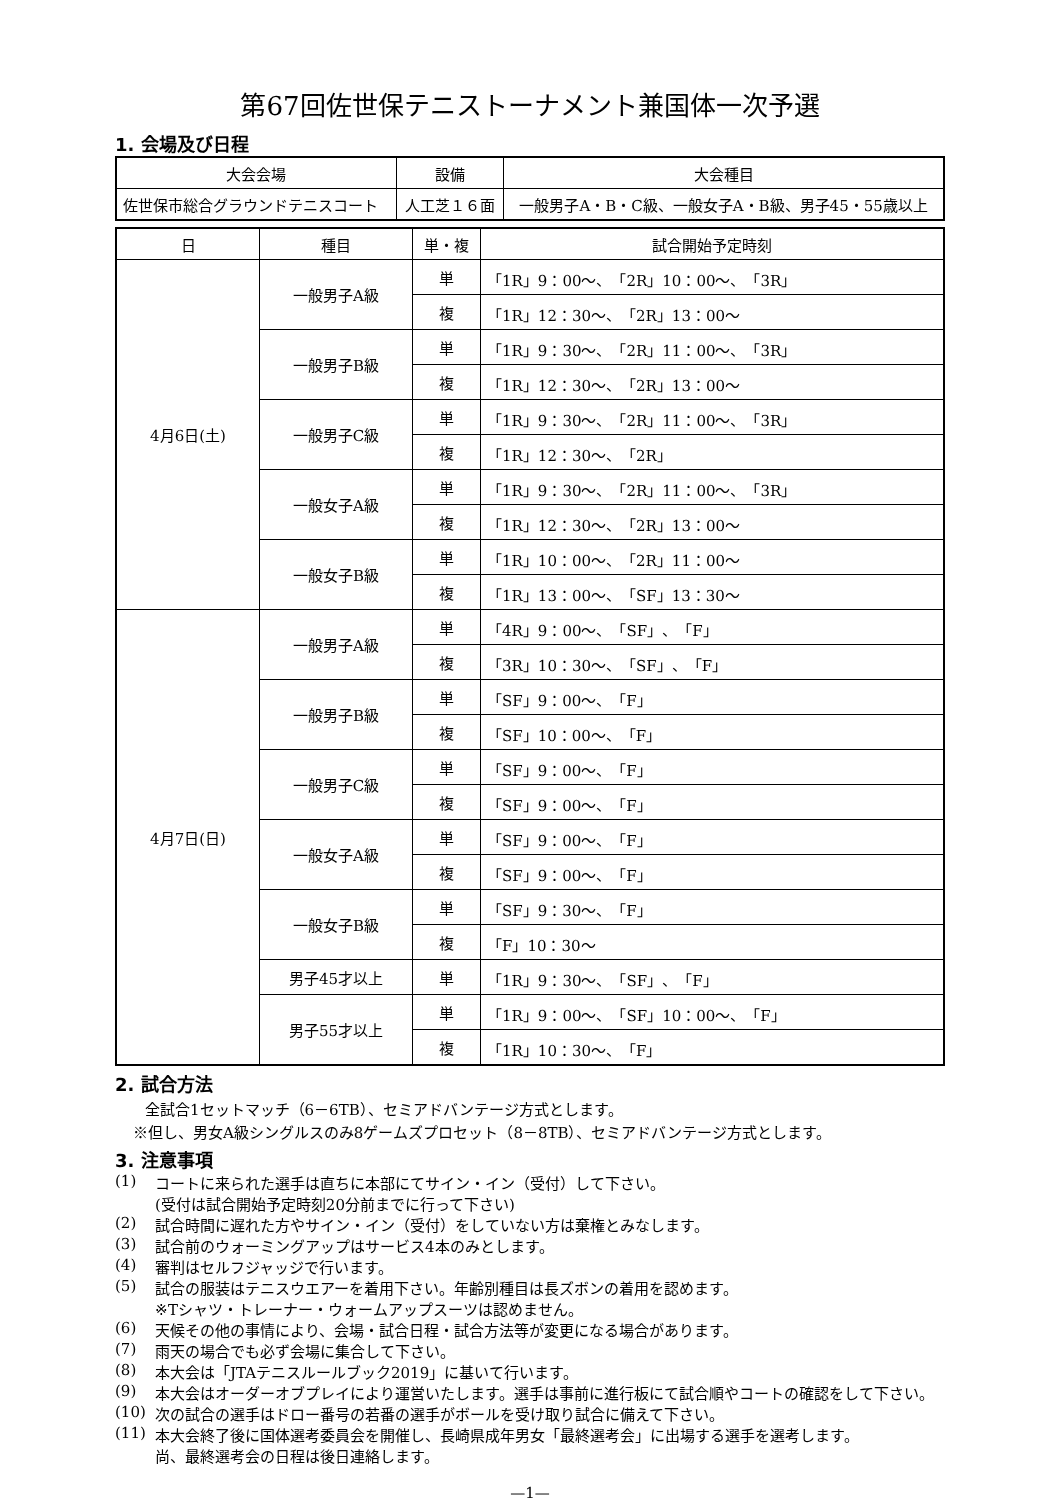第67回佐世保テニストーナメント兼国体一次予選
1. 会場及び日程
| 大会会場 | 設備 | 大会種目 |
| --- | --- | --- |
| 佐世保市総合グラウンドテニスコート | 人工芝１６面 | 一般男子A・B・C級、一般女子A・B級、男子45・55歳以上 |
| 日 | 種目 | 単・複 | 試合開始予定時刻 |
| --- | --- | --- | --- |
| 4月6日(土) | 一般男子A級 | 単 | 「1R」9：00～、「2R」10：00～、「3R」 |
| | | 複 | 「1R」12：30～、「2R」13：00～ |
| | 一般男子B級 | 単 | 「1R」9：30～、「2R」11：00～、「3R」 |
| | | 複 | 「1R」12：30～、「2R」13：00～ |
| | 一般男子C級 | 単 | 「1R」9：30～、「2R」11：00～、「3R」 |
| | | 複 | 「1R」12：30～、「2R」 |
| | 一般女子A級 | 単 | 「1R」9：30～、「2R」11：00～、「3R」 |
| | | 複 | 「1R」12：30～、「2R」13：00～ |
| | 一般女子B級 | 単 | 「1R」10：00～、「2R」11：00～ |
| | | 複 | 「1R」13：00～、「SF」13：30～ |
| 4月7日(日) | 一般男子A級 | 単 | 「4R」9：00～、「SF」、「F」 |
| | | 複 | 「3R」10：30～、「SF」、「F」 |
| | 一般男子B級 | 単 | 「SF」9：00～、「F」 |
| | | 複 | 「SF」10：00～、「F」 |
| | 一般男子C級 | 単 | 「SF」9：00～、「F」 |
| | | 複 | 「SF」9：00～、「F」 |
| | 一般女子A級 | 単 | 「SF」9：00～、「F」 |
| | | 複 | 「SF」9：00～、「F」 |
| | 一般女子B級 | 単 | 「SF」9：30～、「F」 |
| | | 複 | 「F」10：30～ |
| | 男子45才以上 | 単 | 「1R」9：30～、「SF」、「F」 |
| | 男子55才以上 | 単 | 「1R」9：00～、「SF」10：00～、「F」 |
| | | 複 | 「1R」10：30～、「F」 |
2. 試合方法
全試合1セットマッチ（6－6TB）、セミアドバンテージ方式とします。
※但し、男女A級シングルスのみ8ゲームズプロセット（8－8TB）、セミアドバンテージ方式とします。
3. 注意事項
(1) コートに来られた選手は直ちに本部にてサイン・イン（受付）して下さい。
(受付は試合開始予定時刻20分前までに行って下さい)
(2) 試合時間に遅れた方やサイン・イン（受付）をしていない方は棄権とみなします。
(3) 試合前のウォーミングアップはサービス4本のみとします。
(4) 審判はセルフジャッジで行います。
(5) 試合の服装はテニスウエアーを着用下さい。年齢別種目は長ズボンの着用を認めます。
※Tシャツ・トレーナー・ウォームアップスーツは認めません。
(6) 天候その他の事情により、会場・試合日程・試合方法等が変更になる場合があります。
(7) 雨天の場合でも必ず会場に集合して下さい。
(8) 本大会は「JTAテニスルールブック2019」に基いて行います。
(9) 本大会はオーダーオブプレイにより運営いたします。選手は事前に進行板にて試合順やコートの確認をして下さい。
(10) 次の試合の選手はドロー番号の若番の選手がボールを受け取り試合に備えて下さい。
(11) 本大会終了後に国体選考委員会を開催し、長崎県成年男女「最終選考会」に出場する選手を選考します。
尚、最終選考会の日程は後日連絡します。
—1—